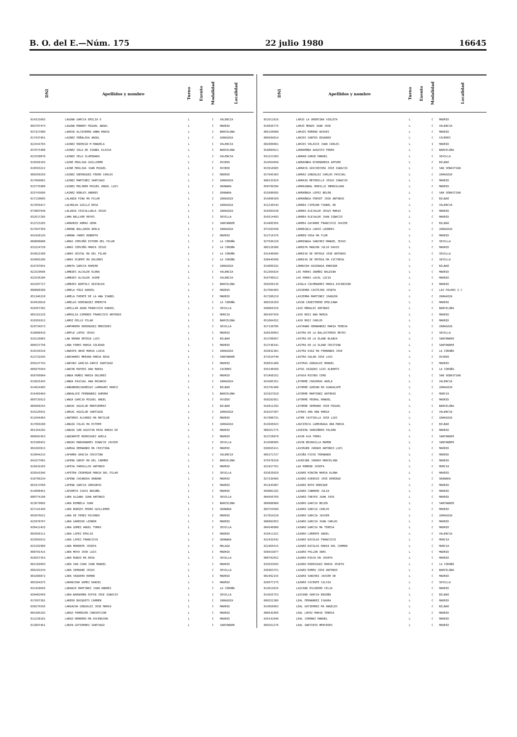B. O. del E.—Núm. 175 22 julio 1980 16645
| DNI | Apellidos y nombre | Turno | Exento | Modalidad | Localidad |
| --- | --- | --- | --- | --- | --- |
| 024315603 | LAGUNA GARCIA EMILIA D | L | | C | VALENCIA |
| 003797474 | LAGUNA MONROY MIGUEL ANGEL | L | | C | MADRID |
| 037317808 | LAHOSA ALCOVERRO ANNA MARIA | L | | C | BARCELONA |
| 017437461 | LAINEZ PEÑALOSA ANGEL | L | | C | ZARAGOZA |
| 022544783 | LAINEZ RODRIGO M MANUELA | L | | C | VALENCIA |
| 037675400 | LAINEZ SOLA DE ISABEL ELOISA | L | | C | BARCELONA |
| 022539070 | LAINEZ VELA ILUMINADA | L | | C | VALENCIA |
| 010560183 | LAINE MOULIAA GUILLERMO | L | | C | OVIEDO |
| 010593222 | LAINE MOULIAA JUAN MIGUEL | L | | C | OVIEDO |
| 000350259 | LAINEZ DOMINGUEZ PEDRO CARLOS | L | | C | MADRID |
| 017868881 | LAINEZ MARTINEZ SANTIAGO | L | | C | ZARAGOZA |
| 015776980 | LAINEZ MOLINER MIGUEL ANGEL LUIS | L | | C | GRANADA |
| 025743606 | LAINEZ ROBLES ANDRES | L | | C | GRANADA |
| 017139095 | LALANZA PINA MA PILAR | L | | C | ZARAGOZA |
| 017859417 | LALMOLDA GUILLO ROSA | L | | C | ZARAGOZA |
| 073087930 | LALUEZA COSCULLUELA JESUS | L | | C | ZARAGOZA |
| 032617205 | LAMA BELLVER REYES | L | | C | SEVILLA |
| 013723285 | LAMADRID ARMAS GEMA | L | | C | SANTANDER |
| 017847369 | LAMANA BALLARIN ADELA | L | | C | ZARAGOZA |
| 041920126 | LAMANA YANES ROBERTO | L | | C | MADRID |
| 000000000 | LAMAS CERVIÑO ESTHER DEL PILAR | L | | C | LA CORUÑA |
| 033224739 | LAMAS CERVIÑO MARIA JESUS | L | | C | LA CORUÑA |
| 034921509 | LAMAS GESTAL MA DEL PILAR | L | | C | LA CORUÑA |
| 034903286 | LAMAS OCAMPO MA DOLORES | L | | C | LA CORUÑA |
| 016787041 | LAMATA GARCIA RAMIRO | L | | C | ZARAGOZA |
| 022529686 | LAMBIES ALCALDE ELENA | L | | C | VALENCIA |
| 022536206 | LAMBIES ALCALDE JAIME | L | | C | VALENCIA |
| 043397727 | LAMBIES BARTOLI GRISELDA | L | | C | BARCELONA |
| 000088389 | LAMELA FOUZ DANIEL | L | | C | MADRID |
| 051346228 | LAMELA FUENTE DE LA ANA ISABEL | L | | C | MADRID |
| 034918010 | LAMELAS DOMINGUEZ EMERITA | L | | C | LA CORUÑA |
| 028457382 | LAMILLAR ADAN FRANCISCO DANIEL | L | | C | SEVILLA |
| 005162226 | LAMOGLIA GIMENEZ FRANCISCO ANTONIO | L | | C | MURCIA |
| 018391012 | LAMOZ MILLO PILAR | L | | I | BARCELONA |
| 029734573 | LAMPARERO DOMINGUEZ MERCEDES | L | | C | SEVILLA |
| 018000418 | LAMPLE LOPEZ JESUS | L | | C | MADRID |
| 016126065 | LAN ROMAN ORTEGA LUIS | L | | C | BILBAO |
| 000537750 | LANA FORES MARIA SOLEDAD | L | | C | MADRID |
| 018159318 | LANASPA ANSO MARIA LUISA | L | | C | ZARAGOZA |
| 012731645 | LANCHARES MERINO MARIA ROSA | L | | C | SANTANDER |
| 050147743 | LANCHAS GARCIA-ZARCO SANTIAGO | L | | C | MADRID |
| 006975944 | LANCHO MATEOS ANA MARIA | L | | C | CACERES |
| 050789804 | LANDA MUÑOZ MARIA DOLORES | L | | C | MADRID |
| 015035345 | LANDA PASCUAL ANA ROSARIO | L | | C | ZARAGOZA |
| 014924485 | LANDABURUJAUREGUI LARRAURI MARCO | L | | C | BILBAO |
| 016469484 | LANDALUCE FERNANDEZ AURORA | L | | I | BARCELONA |
| 009735813 | LANGA GARCIA MIGUEL ANGEL | L | | C | OVIEDO |
| 006960255 | LANSAC AGUILUE MONTSERRAT | L | | C | BILBAO |
| 016226931 | LANSAC AGUILUE SANTIAGO | L | | C | ZARAGOZA |
| 011694465 | LANTEROS ALVAREZ MA MATILDE | L | | C | MADRID |
| 017869280 | LANUZA COLAS MA ESTHER | L | | C | ZARAGOZA |
| 001364202 | LANUZA SAN AGUSTIN ROSA MARIA DE | L | | C | MADRID |
| 000682453 | LANZAROTE RODRIGUEZ ADELA | L | | C | MADRID |
| 025309431 | LANZAS MANZANARES IGNACIO JAVIER | L | | C | SEVILLA |
| 001603913 | LAORGA HERNANDO MA CRISTINA | L | | C | MADRID |
| 019944215 | LAPARRA GRACIA CRISTINA | L | | C | VALENCIA |
| 043377081 | LAPERA GODOY MA DEL CARMEN | L | | C | BARCELONA |
| 018419165 | LAPESA PARDILLOS ANTONIO | L | | C | MADRID |
| 028543346 | LAPETRA CEDERQUE MARIA DEL PILAR | L | | C | SEVILLA |
| 010798234 | LAPENA CASANOVA URBANO | L | | C | MADRID |
| 001917660 | LAPENA GARCIA GREGORIO | L | | C | MADRID |
| 014890451 | LAPUERTA ISASI BEGOÑA | L | | C | MADRID |
| 000774196 | LARA ALGABA JUAN ANTONIO | L | | C | SEVILLA |
| 023679085 | LARA BIMBELA JUAN | L | | C | BARCELONA |
| 027141450 | LARA BURGOS PEDRO GUILLERMO | L | | C | GRANADA |
| 003976621 | LARA DE PEREZ RICARDO | L | | C | MADRID |
| 025970767 | LARA GARRIDO LEONOR | L | | C | MADRID |
| 030412433 | LARA GOMEZ ANGEL TOMAS | L | | C | SEVILLA |
| 002668111 | LARA LOPEZ EMILIO | L | | C | MADRID |
| 025965615 | LARA LOPEZ FRANCISCO | L | | C | GRANADA |
| 025292989 | LARA MORENTE JOSEFA | L | | C | MALAGA |
| 000791415 | LARA MOYA JOSE LUIS | L | | C | MADRID |
| 028557353 | LARA RUBIO MA ROSA | L | | C | SEVILLA |
| 002169993 | LARA SAN-JUAN JUAN MANUEL | L | | C | MADRID |
| 006201634 | LARA SERRANO JESUS | L | | C | SEVILLA |
| 001898872 | LARA VAQUERO RAMON | L | | I | MADRID |
| 005364375 | LARANJINA GOMEZ DANIEL | L | | C | MADRID |
| 032420656 | LARANJO MARTINEZ JUAN ANDRES | L | | C | LA CORUÑA |
| 030402669 | LARA-BARAHONA ESPIN JOSE IGNACIO | L | | C | SEVILLA |
| 017687381 | LAREDO BUSQUETS CARMEN | L | | C | ZARAGOZA |
| 030276556 | LARGACHA GONZALEZ JOSE MARIA | L | | C | MADRID |
| 005305292 | LARGO FERREIRO CONCEPCION | L | | C | MADRID |
| 012230101 | LARGO HERRERO MA ASCENSION | L | | C | MADRID |
| 013897461 | LARIN GUTIERREZ SANTIAGO | L | | C | SANTANDER |
| DNI | Apellidos y nombre | Turno | Exento | Modalidad | Localidad |
| --- | --- | --- | --- | --- | --- |
| 051611816 | LARIO LA URENTINA VIOLETA | L | | C | MADRID |
| 019836775 | LARIO MONZO JUAN JOSE | L | | C | VALENCIA |
| 005159080 | LARIOS MORENO NIEVES | L | | C | MADRID |
| 006694814 | LARIOS SANTOS EDUARDO | L | | C | CACERES |
| 002089081 | LARIOS VELASCO JUAN CARLOS | L | | I | MADRID |
| 018004621 | LARRAMONA AUGUSTO PEDRO | L | | C | BARCELONA |
| 031221503 | LARRAN GORGE MANUEL | L | | C | SEVILLA |
| 014564660 | LARRAONDA ECHEBARRIA ARTURO | L | | C | BILBAO |
| 015918985 | LARRAYA GOICOECHEA JOSE IGNACIO | L | | C | SAN SEBASTIAN |
| 017845303 | LARRAZ GONZALEZ CARLOS PASCUAL | L | | C | ZARAGOZA |
| 000132929 | LARRAZA METORILLO JESUS IGNACIO | L | | C | MADRID |
| 050799394 | LARRAZABAL MURILLO INMACULADA | L | | C | MADRID |
| 015890685 | LARRAÑAGA LOPEZ BELEN | L | | C | SAN SEBASTIAN |
| 014896569 | LARRAÑAGA PORSET JOSE ANTONIO | L | | C | BILBAO |
| 012236543 | LARREA CIPRIAN YSABEL DE | L | | C | VALENCIA |
| 016503530 | LARREA ELEJALDE JESUS MARIA | L | | I | MADRID |
| 016514493 | LARREA ELEJALDE JUAN IGNACIO | L | | C | MADRID |
| 014405956 | LARREA GAYARRE FRANCISCO JAVIER | L | | C | BILBAO |
| 073103598 | LARREGOLA LARIO LOURDES | L | | C | ZARAGOZA |
| 012716376 | LARREN VEGA MA FLOR | L | | C | MADRID |
| 027936228 | LARRINAGA SANCHEZ MANUEL JESUS | L | | C | SEVILLA |
| 005220300 | LARRIPA MANJON JULIO DAVID | L | | C | MADRID |
| 031446604 | LARRIVA DE ORTEGA JOSE ANTONIO | L | | C | SEVILLA |
| 030445698 | LARRIVA DE ORTEGA MA VICTORIA | L | | C | SEVILLA |
| 014899332 | LARRUCEA AGUINAGA ENRIQUE | L | | C | BILBAO |
| 012365824 | LAS HERAS IBAÑEZ BALDINA | L | | C | MADRID |
| 016790512 | LAS HERAS LACAL LUCIA | L | | C | MADRID |
| 050260136 | LASALA COLMENARES MARIA ASCENSION | L | | I | MADRID |
| 017994483 | LASIERRA CASTEJON JOSEFA | L | | C | LAS PALMAS G C |
| 017208219 | LASIERRA MARTINEZ JOAQUIN | L | | C | ZARAGOZA |
| 009256269 | LASIN CADESTRERO EMILIANA | L | | C | MADRID |
| 040869156 | LASO MORALES ANTONIO | L | | C | BARCELONA |
| 002497928 | LASO ROIZ ANA MARIA | L | | C | MADRID |
| 051604352 | LASO ROIZ CARLOS | L | | I | MADRID |
| 017130706 | LASTANAO HERNANDEZ MARIA TERESA | L | | C | ZARAGOZA |
| 028539663 | LASTRA DE LA BALLESTEROS REYES | L | | C | SEVILLA |
| 013708857 | LASTRA DE LA OLANO BLANCA | L | | C | SANTANDER |
| 013748341 | LASTRA DE LA OLANO CRISTINA | L | | C | SANTANDER |
| 033832301 | LASTRA DIAZ MA FERNANDA JOSE | L | | C | LA CORUÑA |
| 071624740 | LASTRA GALAN JOSE LUIS | L | | C | OVIEDO |
| 050031400 | LASTRAS GONZALEZ MANUEL | L | | C | MADRID |
| 035240589 | LATAS VAZQUEZ LUIS ALBERTO | L | | I | LA CORUÑA |
| 072460252 | LATASA MICHEO CORO | L | | C | SAN SEBASTIAN |
| 024305351 | LATORRE CHASERAS ADELA | L | | C | VALENCIA |
| 015792400 | LATORRE GUEDAN MA GUADALUPE | L | | C | ZARAGOZA |
| 022927810 | LATORRE MARTINEZ ANTONIO | L | | C | MURCIA |
| 050282051 | LATORRE PEDRAL MANUEL | L | | C | MADRID |
| 018412293 | LATORRE SERRANO JOSE MIGUEL | L | | C | BARCELONA |
| 018157507 | LATRAS ARA ANA MARIA | L | | C | VALENCIA |
| 017980731 | LATRE CASTIELLA JOSE LUIS | L | | C | ZARAGOZA |
| 014938923 | LAUCIRICA LARRINAGA ANA MARIA | L | | C | BILBAO |
| 000261775 | LAVEIRA SARDIÑERO PALOMA | L | | I | MADRID |
| 013720079 | LAVIN AJA TOMAS | L | | C | SANTANDER |
| 013690995 | LAVIN BOZADILLA RAMON | L | | C | SANTANDER |
| 030665411 | LAVIRGEN JURADO ANTONIO LUIS | L | | C | MADRID |
| 005371727 | LAVIÑA PICHI FERNANDO | L | | C | MADRID |
| 075670328 | LAVRIGEN JURADO MARCELINA | L | | C | MADRID |
| 022427761 | LAX MORENO JOSEFA | L | | C | MURCIA |
| 033829929 | LAZARE RINCON MARIA ELENA | L | | C | MADRID |
| 027239485 | LAZARO ASENSIO JOSE DOMINGO | L | | C | GRANADA |
| 051443907 | LAZARO BOTO ENRIQUE | L | | C | MADRID |
| 050802292 | LAZARO CABRERO JULIA | L | | C | MADRID |
| 004556769 | LAZARO CRESPO JUAN JOSE | L | | C | MADRID |
| 000000000 | LAZARO GARCIA BELEN | L | | C | SANTANDER |
| 003754508 | LAZARO GARCIA CARLOS | L | | C | MADRID |
| 017824228 | LAZARO GARCIA JAVIER | L | | C | ZARAGOZA |
| 000802053 | LAZARO GARCIA JUAN CARLOS | L | | C | MADRID |
| 004549900 | LAZARO GARCIA MA TERESA | L | | C | MADRID |
| 018411321 | LAZARO LORENTE ANGEL | L | | C | VALENCIA |
| 022432642 | LAZARO NICOLAS FRANCISCO | L | | C | MURCIA |
| 022466515 | LAZARO NICOLAS MARIA DEL CARMEN | L | | C | MURCIA |
| 030553077 | LAZARO PELLON INES | L | | C | MADRID |
| 000792652 | LAZARO RIOJA MA JOSEFA | L | | C | MADRID |
| 033833693 | LAZARO RODRIGUEZ MARIA JOSEFA | L | | C | LA CORUÑA |
| 036963751 | LAZARO ROMEU JOSE ANTONIO | L | | I | BARCELONA |
| 002492155 | LAZARO SANCHEZ JAVIER DE | L | | C | MADRID |
| 028677275 | LAZARO VICENTE SILVIA | L | | C | SEVILLA |
| 014913625 | LAZCANO ESCUDERO CELIA | L | | C | MADRID |
| 014925753 | LAZCANO GARCIA BEGOÑA | L | | C | BILBAO |
| 009252306 | LEAL FERNANDEZ ISAURA | L | | C | MADRID |
| 014958963 | LEAL GUTIERREZ MA ANGELES | L | | C | BILBAO |
| 000542966 | LEAL LOPEZ MARIA TERESA | L | | C | MADRID |
| 026141046 | LEAL JIMENEZ MANUEL | L | | C | MADRID |
| 009261276 | LEAL SANTIESO MERCEDES | L | | C | MADRID |